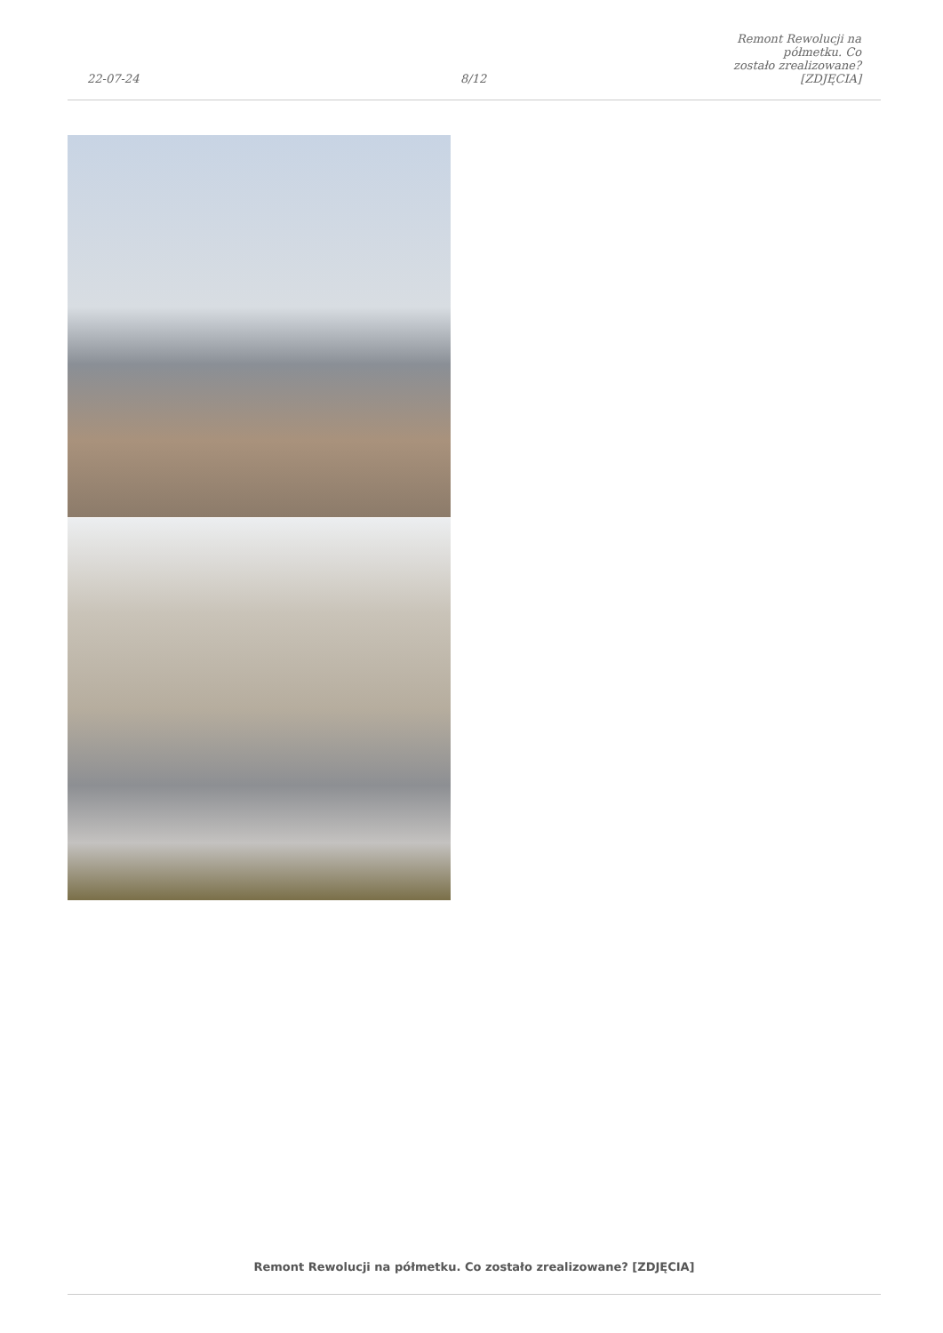22-07-24
8/12
Remont Rewolucji na półmetku. Co
zostało zrealizowane? [ZDJĘCIA]
Remont Rewolucji na półmetku. Co zostało zrealizowane? [ZDJĘCIA]